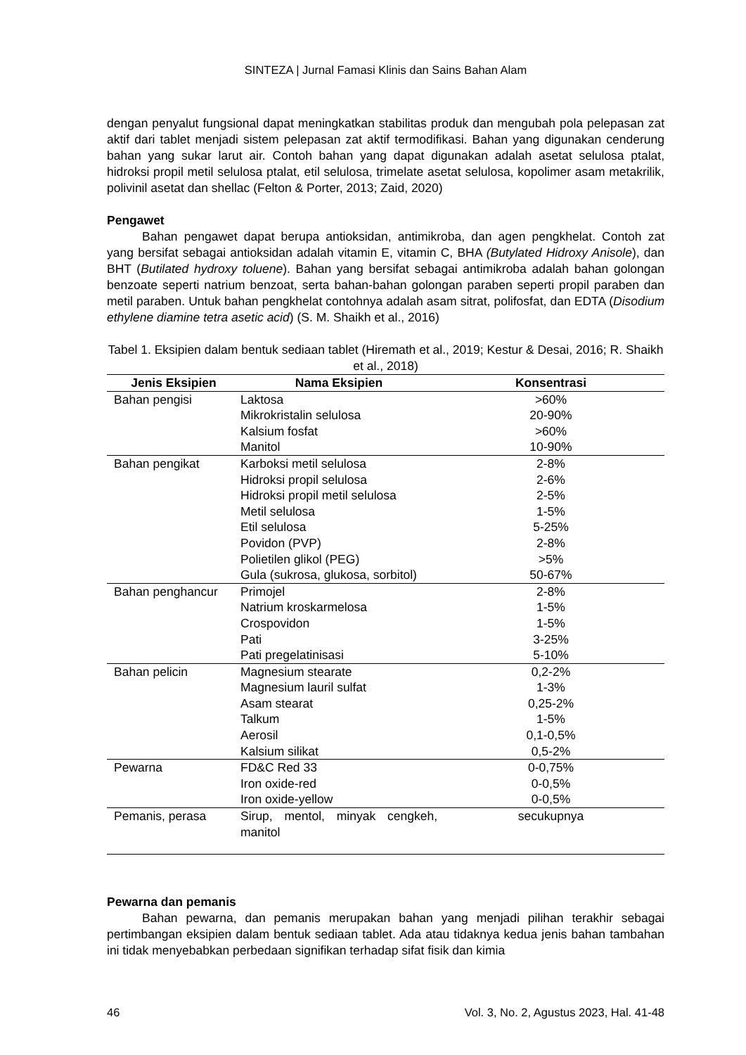SINTEZA | Jurnal Famasi Klinis dan Sains Bahan Alam
dengan penyalut fungsional dapat meningkatkan stabilitas produk dan mengubah pola pelepasan zat aktif dari tablet menjadi sistem pelepasan zat aktif termodifikasi. Bahan yang digunakan cenderung bahan yang sukar larut air. Contoh bahan yang dapat digunakan adalah asetat selulosa ptalat, hidroksi propil metil selulosa ptalat, etil selulosa, trimelate asetat selulosa, kopolimer asam metakrilik, polivinil asetat dan shellac (Felton & Porter, 2013; Zaid, 2020)
Pengawet
Bahan pengawet dapat berupa antioksidan, antimikroba, dan agen pengkhelat. Contoh zat yang bersifat sebagai antioksidan adalah vitamin E, vitamin C, BHA (Butylated Hidroxy Anisole), dan BHT (Butilated hydroxy toluene). Bahan yang bersifat sebagai antimikroba adalah bahan golongan benzoate seperti natrium benzoat, serta bahan-bahan golongan paraben seperti propil paraben dan metil paraben. Untuk bahan pengkhelat contohnya adalah asam sitrat, polifosfat, dan EDTA (Disodium ethylene diamine tetra asetic acid) (S. M. Shaikh et al., 2016)
Tabel 1. Eksipien dalam bentuk sediaan tablet (Hiremath et al., 2019; Kestur & Desai, 2016; R. Shaikh et al., 2018)
| Jenis Eksipien | Nama Eksipien | Konsentrasi |
| --- | --- | --- |
| Bahan pengisi | Laktosa | >60% |
| | Mikrokristalin selulosa | 20-90% |
| | Kalsium fosfat | >60% |
| | Manitol | 10-90% |
| Bahan pengikat | Karboksi metil selulosa | 2-8% |
| | Hidroksi propil selulosa | 2-6% |
| | Hidroksi propil metil selulosa | 2-5% |
| | Metil selulosa | 1-5% |
| | Etil selulosa | 5-25% |
| | Povidon (PVP) | 2-8% |
| | Polietilen glikol (PEG) | >5% |
| | Gula (sukrosa, glukosa, sorbitol) | 50-67% |
| Bahan penghancur | Primojel | 2-8% |
| | Natrium kroskarmelosa | 1-5% |
| | Crospovidon | 1-5% |
| | Pati | 3-25% |
| | Pati pregelatinisasi | 5-10% |
| Bahan pelicin | Magnesium stearate | 0,2-2% |
| | Magnesium lauril sulfat | 1-3% |
| | Asam stearat | 0,25-2% |
| | Talkum | 1-5% |
| | Aerosil | 0,1-0,5% |
| | Kalsium silikat | 0,5-2% |
| Pewarna | FD&C Red 33 | 0-0,75% |
| | Iron oxide-red | 0-0,5% |
| | Iron oxide-yellow | 0-0,5% |
| Pemanis, perasa | Sirup, mentol, minyak cengkeh, manitol | secukupnya |
Pewarna dan pemanis
Bahan pewarna, dan pemanis merupakan bahan yang menjadi pilihan terakhir sebagai pertimbangan eksipien dalam bentuk sediaan tablet. Ada atau tidaknya kedua jenis bahan tambahan ini tidak menyebabkan perbedaan signifikan terhadap sifat fisik dan kimia
46 Vol. 3, No. 2, Agustus 2023, Hal. 41-48